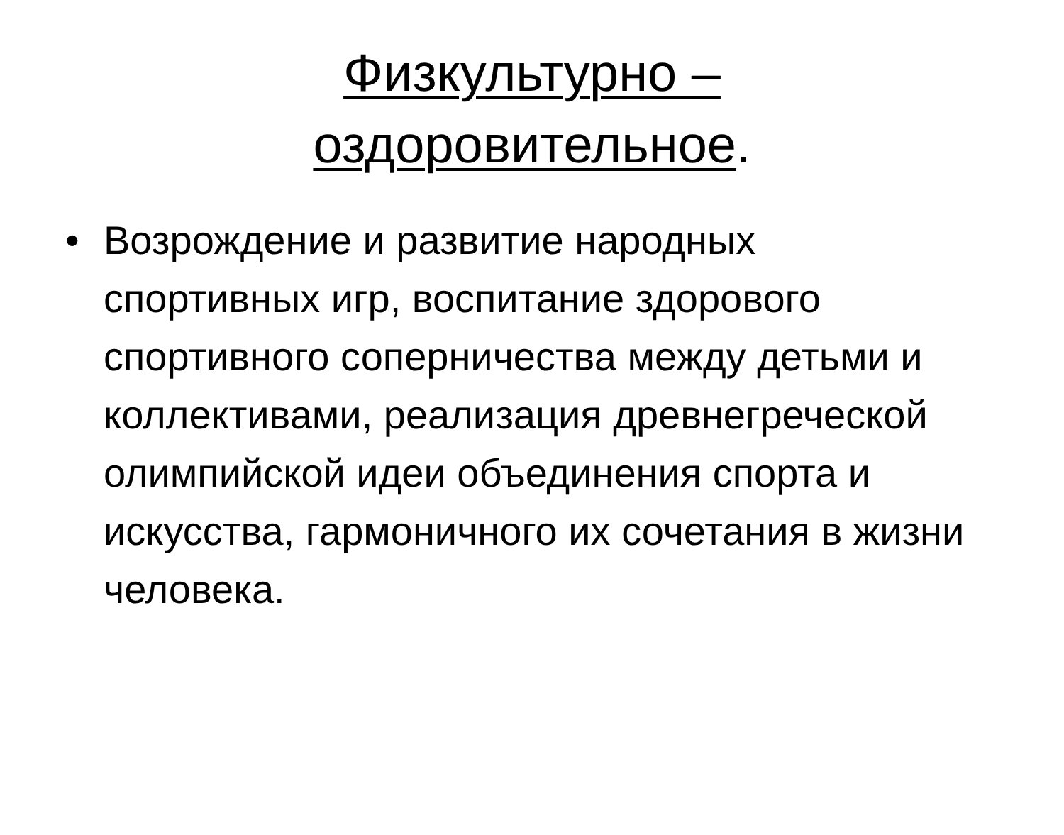Физкультурно –
оздоровительное.
• Возрождение и развитие народных спортивных игр, воспитание здорового спортивного соперничества между детьми и коллективами, реализация древнегреческой олимпийской идеи объединения спорта и искусства, гармоничного их сочетания в жизни человека.